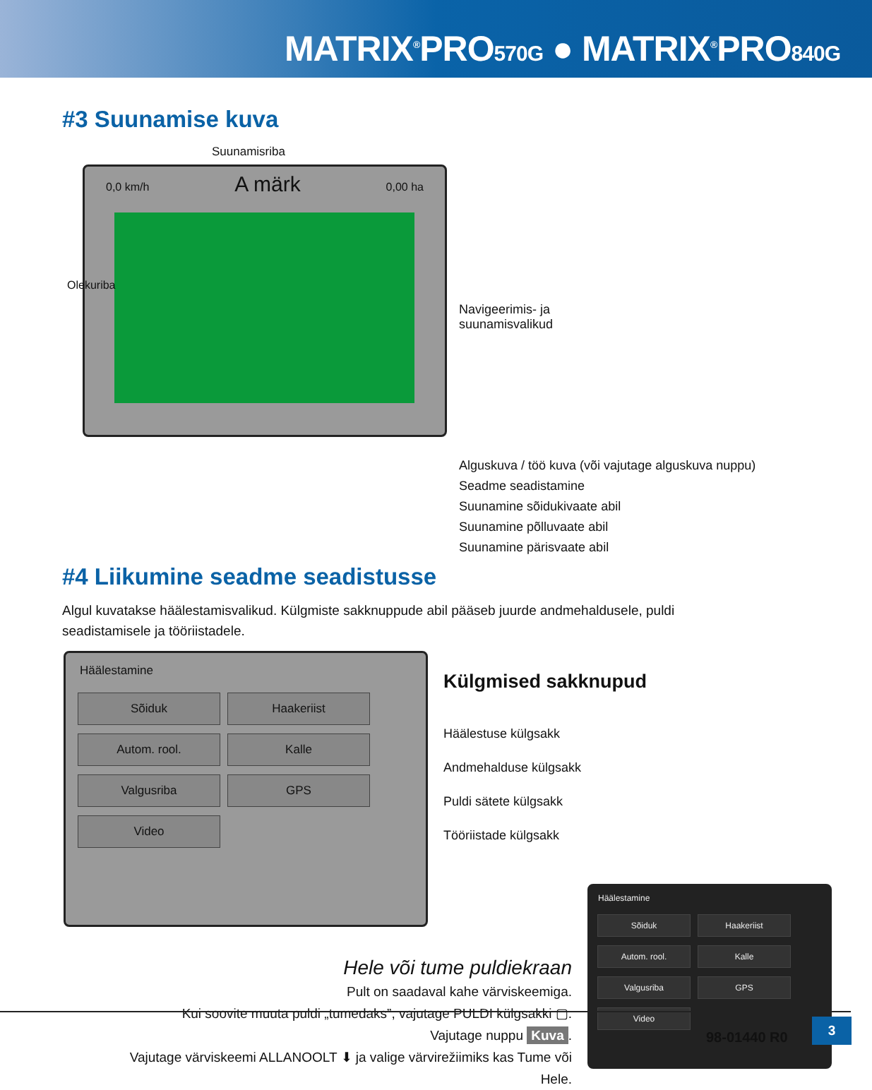MATRIX<sup>®</sup>PRO570G ● MATRIX<sup>®</sup>PRO840G
#3 Suunamise kuva
Suunamisriba
0,0 km/h A märk 0,00 ha
Olekuriba
Navigeerimis- ja
suunamisvalikud
Alguskuva / töö kuva (või vajutage alguskuva nuppu)
Seadme seadistamine
Suunamine sõidukivaate abil
Suunamine põlluvaate abil
Suunamine pärisvaate abil
#4 Liikumine seadme seadistusse
Algul kuvatakse häälestamisvalikud. Külgmiste sakknuppude abil pääseb juurde andmehaldusele, puldi seadistamisele ja tööriistadele.
Häälestamine
Sõiduk Haakeriist Autom. rool. Kalle Valgusriba GPS Video
Külgmised sakknupud
Häälestuse külgsakk
Andmehalduse külgsakk
Puldi sätete külgsakk
Tööriistade külgsakk
Häälestamine
Sõiduk Haakeriist Autom. rool. Kalle Valgusriba GPS Video
Hele või tume puldiekraan
Pult on saadaval kahe värviskeemiga.
Kui soovite muuta puldi „tumedaks”, vajutage PULDI külgsakki ▢.
Vajutage nuppu Kuva.
Vajutage värviskeemi ALLANOOLT ⬇ ja valige värvirežiimiks kas Tume või Hele.
98-01440 R0
3